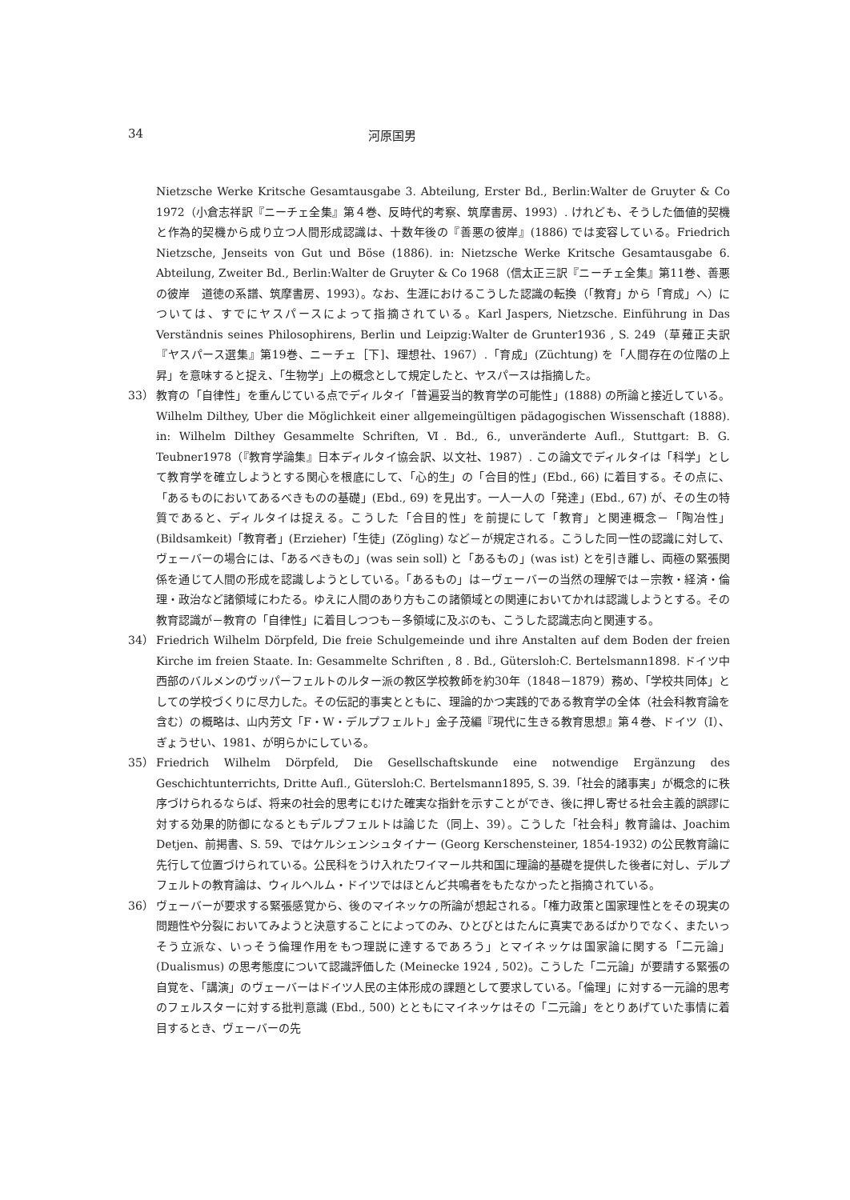34 河原国男
Nietzsche Werke Kritsche Gesamtausgabe 3. Abteilung, Erster Bd., Berlin:Walter de Gruyter & Co 1972（小倉志祥訳『ニーチェ全集』第４巻、反時代的考察、筑摩書房、1993）. けれども、そうした価値的契機と作為的契機から成り立つ人間形成認識は、十数年後の『善悪の彼岸』(1886) では変容している。Friedrich Nietzsche, Jenseits von Gut und Böse (1886). in: Nietzsche Werke Kritsche Gesamtausgabe 6. Abteilung, Zweiter Bd., Berlin:Walter de Gruyter & Co 1968（信太正三訳『ニーチェ全集』第11巻、善悪の彼岸　道徳の系譜、筑摩書房、1993）。なお、生涯におけるこうした認識の転換（「教育」から「育成」へ）については、すでにヤスパースによって指摘されている。Karl Jaspers, Nietzsche. Einführung in Das Verständnis seines Philosophirens, Berlin und Leipzig:Walter de Grunter1936 , S. 249（草薙正夫訳『ヤスパース選集』第19巻、ニーチェ［下]、理想社、1967）.「育成」(Züchtung) を「人間存在の位階の上昇」を意味すると捉え、「生物学」上の概念として規定したと、ヤスパースは指摘した。
33） 教育の「自律性」を重んじている点でディルタイ「普遍妥当的教育学の可能性」(1888) の所論と接近している。Wilhelm Dilthey, Uber die Möglichkeit einer allgemeingültigen pädagogischen Wissenschaft (1888). in: Wilhelm Dilthey Gesammelte Schriften, Ⅵ. Bd., 6., unveränderte Aufl., Stuttgart: B. G. Teubner1978（『教育学論集』日本ディルタイ協会訳、以文社、1987）. この論文でディルタイは「科学」として教育学を確立しようとする関心を根底にして、「心的生」の「合目的性」(Ebd., 66) に着目する。その点に、「あるものにおいてあるべきものの基礎」(Ebd., 69) を見出す。一人一人の「発達」(Ebd., 67) が、その生の特質であると、ディルタイは捉える。こうした「合目的性」を前提にして「教育」と関連概念－「陶冶性」(Bildsamkeit)「教育者」(Erzieher)「生徒」(Zögling) など－が規定される。こうした同一性の認識に対して、ヴェーバーの場合には、「あるべきもの」(was sein soll) と「あるもの」(was ist) とを引き離し、両極の緊張関係を通じて人間の形成を認識しようとしている。「あるもの」は－ヴェーバーの当然の理解では－宗教・経済・倫理・政治など諸領域にわたる。ゆえに人間のあり方もこの諸領域との関連においてかれは認識しようとする。その教育認識が－教育の「自律性」に着目しつつも－多領域に及ぶのも、こうした認識志向と関連する。
34） Friedrich Wilhelm Dörpfeld, Die freie Schulgemeinde und ihre Anstalten auf dem Boden der freien Kirche im freien Staate. In: Gesammelte Schriften , 8 . Bd., Gütersloh:C. Bertelsmann1898. ドイツ中西部のバルメンのヴッパーフェルトのルター派の教区学校教師を約30年（1848－1879）務め、「学校共同体」としての学校づくりに尽力した。その伝記的事実とともに、理論的かつ実践的である教育学の全体（社会科教育論を含む）の概略は、山内芳文「F・W・デルプフェルト」金子茂編『現代に生きる教育思想』第４巻、ドイツ（Ⅰ）、ぎょうせい、1981、が明らかにしている。
35） Friedrich Wilhelm Dörpfeld, Die Gesellschaftskunde eine notwendige Ergänzung des Geschichtunterrichts, Dritte Aufl., Gütersloh:C. Bertelsmann1895, S. 39.「社会的諸事実」が概念的に秩序づけられるならば、将来の社会的思考にむけた確実な指針を示すことができ、後に押し寄せる社会主義的誤謬に対する効果的防御になるともデルプフェルトは論じた（同上、39）。こうした「社会科」教育論は、Joachim Detjen、前掲書、S. 59、ではケルシェンシュタイナー (Georg Kerschensteiner, 1854-1932) の公民教育論に先行して位置づけられている。公民科をうけ入れたワイマール共和国に理論的基礎を提供した後者に対し、デルプフェルトの教育論は、ウィルヘルム・ドイツではほとんど共鳴者をもたなかったと指摘されている。
36） ヴェーバーが要求する緊張感覚から、後のマイネッケの所論が想起される。「権力政策と国家理性とをその現実の問題性や分裂においてみようと決意することによってのみ、ひとびとはたんに真実であるばかりでなく、またいっそう立派な、いっそう倫理作用をもつ理説に達するであろう」とマイネッケは国家論に関する「二元論」(Dualismus) の思考態度について認識評価した (Meinecke 1924 , 502)。こうした「二元論」が要請する緊張の自覚を、「講演」のヴェーバーはドイツ人民の主体形成の課題として要求している。「倫理」に対する一元論的思考のフェルスターに対する批判意識 (Ebd., 500) とともにマイネッケはその「二元論」をとりあげていた事情に着目するとき、ヴェーバーの先